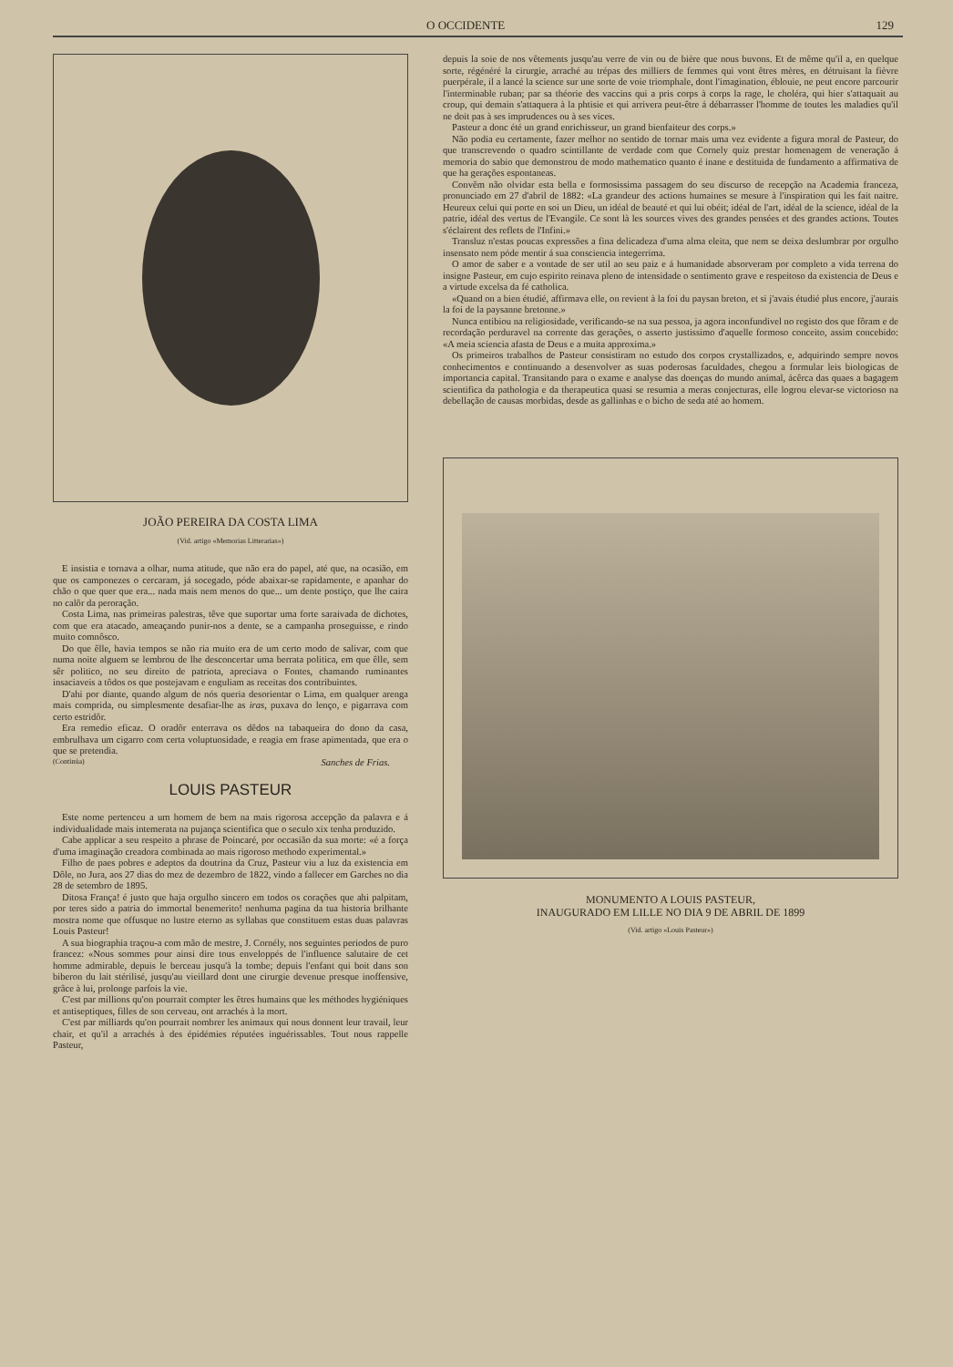O OCCIDENTE 129
JOÃO PEREIRA DA COSTA LIMA
(Vid. artigo «Memorias Litterarias»)
E insistia e tornava a olhar, numa atitude, que não era do papel, até que, na ocasião, em que os camponezes o cercaram, já socegado, póde abaixar-se rapidamente, e apanhar do chão o que quer que era... nada mais nem menos do que... um dente postiço, que lhe caira no calôr da peroração.
Costa Lima, nas primeiras palestras, têve que suportar uma forte saraivada de dichotes, com que era atacado, ameaçando punir-nos a dente, se a campanha proseguisse, e rindo muito comnôsco.
Do que êlle, havia tempos se não ria muito era de um certo modo de salivar, com que numa noite alguem se lembrou de lhe desconcertar uma berrata politica, em que êlle, sem sêr politico, no seu direito de patriota, apreciava o Fontes, chamando ruminantes insaciaveis a tôdos os que postejavam e enguliam as receitas dos contribuintes.
D'ahi por diante, quando algum de nós queria desorientar o Lima, em qualquer arenga mais comprida, ou simplesmente desafiar-lhe as iras, puxava do lenço, e pigarrava com certo estridôr.
Era remedio eficaz. O oradôr enterrava os dêdos na tabaqueira do dono da casa, embrulhava um cigarro com certa voluptuosidade, e reagia em frase apimentada, que era o que se pretendia.
(Continúa) Sanches de Frias.
LOUIS PASTEUR
Este nome pertenceu a um homem de bem na mais rigorosa accepção da palavra e á individualidade mais intemerata na pujança scientifica que o seculo xix tenha produzido.
Cabe applicar a seu respeito a phrase de Poincaré, por occasião da sua morte: «é a força d'uma imaginação creadora combinada ao mais rigoroso methodo experimental.»
Filho de paes pobres e adeptos da doutrina da Cruz, Pasteur viu a luz da existencia em Dôle, no Jura, aos 27 dias do mez de dezembro de 1822, vindo a fallecer em Garches no dia 28 de setembro de 1895.
Ditosa França! é justo que haja orgulho sincero em todos os corações que ahi palpitam, por teres sido a patria do immortal benemerito! nenhuma pagina da tua historia brilhante mostra nome que offusque no lustre eterno as syllabas que constituem estas duas palavras Louis Pasteur!
A sua biographia traçou-a com mão de mestre, J. Cornély, nos seguintes periodos de puro francez: «Nous sommes pour ainsi dire tous enveloppés de l'influence salutaire de cet homme admirable, depuis le berceau jusqu'à la tombe; depuis l'enfant qui boit dans son biberon du lait stérilisé, jusqu'au vieillard dont une cirurgie devenue presque inoffensive, grâce à lui, prolonge parfois la vie.
C'est par millions qu'on pourrait compter les êtres humains que les méthodes hygiéniques et antiseptiques, filles de son cerveau, ont arrachés à la mort.
C'est par milliards qu'on pourrait nombrer les animaux qui nous donnent leur travail, leur chair, et qu'il a arrachés à des épidémies réputées inguérissables. Tout nous rappelle Pasteur,
depuis la soie de nos vêtements jusqu'au verre de vin ou de bière que nous buvons. Et de même qu'il a, en quelque sorte, régénéré la cirurgie, arraché au trépas des milliers de femmes qui vont êtres mères, en détruisant la fièvre puerpérale, il a lancé la science sur une sorte de voie triomphale, dont l'imagination, éblouie, ne peut encore parcourir l'interminable ruban; par sa théorie des vaccins qui a pris corps à corps la rage, le choléra, qui hier s'attaquait au croup, qui demain s'attaquera à la phtisie et qui arrivera peut-être á débarrasser l'homme de toutes les maladies qu'il ne doit pas à ses imprudences ou à ses vices.
Pasteur a donc été un grand enrichisseur, un grand bienfaiteur des corps.»
Não podia eu certamente, fazer melhor no sentido de tornar mais uma vez evidente a figura moral de Pasteur, do que transcrevendo o quadro scintillante de verdade com que Cornely quiz prestar homenagem de veneração á memoria do sabio que demonstrou de modo mathematico quanto é inane e destituida de fundamento a affirmativa de que ha gerações espontaneas.
Convêm não olvidar esta bella e formosissima passagem do seu discurso de recepção na Academia franceza, pronunciado em 27 d'abril de 1882: «La grandeur des actions humaines se mesure à l'inspiration qui les fait naitre. Heureux celui qui porte en soi un Dieu, un idéal de beauté et qui lui obéit; idéal de l'art, idéal de la science, idéal de la patrie, idéal des vertus de l'Evangile. Ce sont là les sources vives des grandes pensées et des grandes actions. Toutes s'éclairent des reflets de l'Infini.»
Transluz n'estas poucas expressões a fina delicadeza d'uma alma eleita, que nem se deixa deslumbrar por orgulho insensato nem póde mentir á sua consciencia integerrima.
O amor de saber e a vontade de ser util ao seu paiz e á humanidade absorveram por completo a vida terrena do insigne Pasteur, em cujo espirito reinava pleno de intensidade o sentimento grave e respeitoso da existencia de Deus e a virtude excelsa da fé catholica.
«Quand on a bien étudié, affirmava elle, on revient à la foi du paysan breton, et si j'avais étudié plus encore, j'aurais la foi de la paysanne bretonne.»
Nunca entibiou na religiosidade, verificando-se na sua pessoa, ja agora inconfundivel no registo dos que fôram e de recordação perduravel na corrente das gerações, o asserto justissimo d'aquelle formoso conceito, assim concebido: «A meia sciencia afasta de Deus e a muita approxima.»
Os primeiros trabalhos de Pasteur consistiram no estudo dos corpos crystallizados, e, adquirindo sempre novos conhecimentos e continuando a desenvolver as suas poderosas faculdades, chegou a formular leis biologicas de importancia capital. Transitando para o exame e analyse das doenças do mundo animal, ácêrca das quaes a bagagem scientifica da pathologia e da therapeutica quasi se resumia a meras conjecturas, elle logrou elevar-se victorioso na debellação de causas morbidas, desde as gallinhas e o bicho de seda até ao homem.
MONUMENTO A LOUIS PASTEUR,
INAUGURADO EM LILLE NO DIA 9 DE ABRIL DE 1899
(Vid. artigo «Louis Pasteur»)